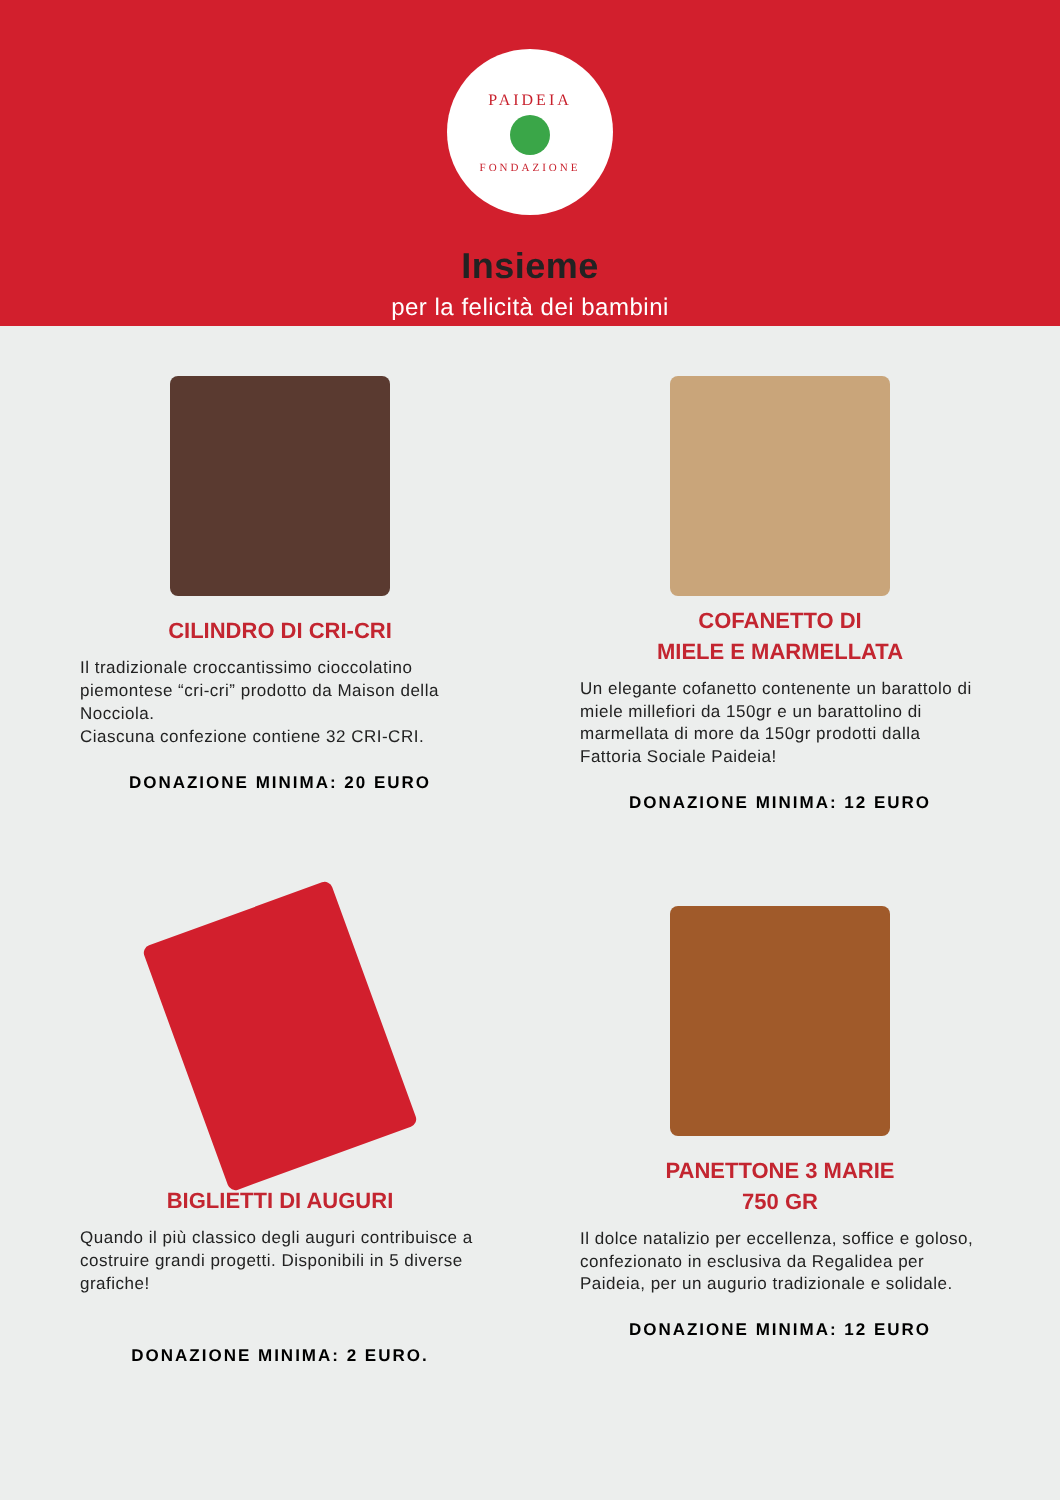PAIDEIA
FONDAZIONE
Insieme
per la felicità dei bambini
CILINDRO DI CRI-CRI
Il tradizionale croccantissimo cioccolatino piemontese “cri-cri” prodotto da Maison della Nocciola.
Ciascuna confezione contiene 32 CRI-CRI.
DONAZIONE MINIMA: 20 EURO
COFANETTO DI
MIELE E MARMELLATA
Un elegante cofanetto contenente un barattolo di miele millefiori da 150gr e un barattolino di marmellata di more da 150gr prodotti dalla Fattoria Sociale Paideia!
DONAZIONE MINIMA: 12 EURO
BIGLIETTI DI AUGURI
Quando il più classico degli auguri contribuisce a costruire grandi progetti. Disponibili in 5 diverse grafiche!
DONAZIONE MINIMA: 2 EURO.
PANETTONE 3 MARIE
750 GR
Il dolce natalizio per eccellenza, soffice e goloso, confezionato in esclusiva da Regalidea per Paideia, per un augurio tradizionale e solidale.
DONAZIONE MINIMA: 12 EURO